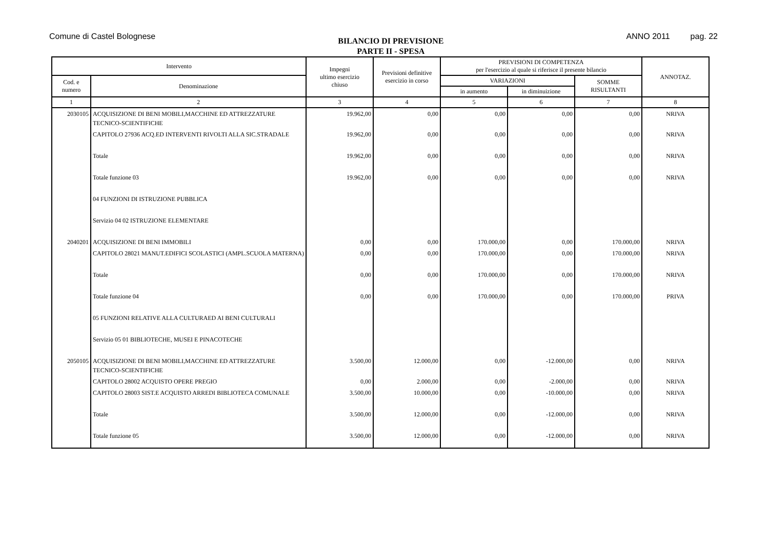Comune di Castel Bolognese
BILANCIO DI PREVISIONE
PARTE II - SPESA
ANNO 2011 pag. 22
| Intervento | | Impegni ultimo esercizio chiuso | Previsioni definitive esercizio in corso | PREVISIONI DI COMPETENZA per l'esercizio al quale si riferisce il presente bilancio | | | ANNOTAZ. |
| --- | --- | --- | --- | --- | --- | --- | --- |
| Cod. e numero | Denominazione | | | VARIAZIONI | | SOMME RISULTANTI | |
| | | | | in aumento | in diminuizione | | |
| 1 | 2 | 3 | 4 | 5 | 6 | 7 | 8 |
| 2030105 | ACQUISIZIONE DI BENI MOBILI,MACCHINE ED ATTREZZATURE TECNICO-SCIENTIFICHE | 19.962,00 | 0,00 | 0,00 | 0,00 | 0,00 | NRIVA |
| | CAPITOLO 27936 ACQ.ED INTERVENTI RIVOLTI ALLA SIC.STRADALE | 19.962,00 | 0,00 | 0,00 | 0,00 | 0,00 | NRIVA |
| | Totale | 19.962,00 | 0,00 | 0,00 | 0,00 | 0,00 | NRIVA |
| | Totale funzione 03 | 19.962,00 | 0,00 | 0,00 | 0,00 | 0,00 | NRIVA |
| | 04 FUNZIONI DI ISTRUZIONE PUBBLICA | | | | | | |
| | Servizio 04 02 ISTRUZIONE ELEMENTARE | | | | | | |
| 2040201 | ACQUISIZIONE DI BENI IMMOBILI | 0,00 | 0,00 | 170.000,00 | 0,00 | 170.000,00 | NRIVA |
| | CAPITOLO 28021 MANUT.EDIFICI SCOLASTICI (AMPL.SCUOLA MATERNA) | 0,00 | 0,00 | 170.000,00 | 0,00 | 170.000,00 | NRIVA |
| | Totale | 0,00 | 0,00 | 170.000,00 | 0,00 | 170.000,00 | NRIVA |
| | Totale funzione 04 | 0,00 | 0,00 | 170.000,00 | 0,00 | 170.000,00 | PRIVA |
| | 05 FUNZIONI RELATIVE ALLA CULTURAED AI BENI CULTURALI | | | | | | |
| | Servizio 05 01 BIBLIOTECHE, MUSEI E PINACOTECHE | | | | | | |
| 2050105 | ACQUISIZIONE DI BENI MOBILI,MACCHINE ED ATTREZZATURE TECNICO-SCIENTIFICHE | 3.500,00 | 12.000,00 | 0,00 | -12.000,00 | 0,00 | NRIVA |
| | CAPITOLO 28002 ACQUISTO OPERE PREGIO | 0,00 | 2.000,00 | 0,00 | -2.000,00 | 0,00 | NRIVA |
| | CAPITOLO 28003 SIST.E ACQUISTO ARREDI BIBLIOTECA COMUNALE | 3.500,00 | 10.000,00 | 0,00 | -10.000,00 | 0,00 | NRIVA |
| | Totale | 3.500,00 | 12.000,00 | 0,00 | -12.000,00 | 0,00 | NRIVA |
| | Totale funzione 05 | 3.500,00 | 12.000,00 | 0,00 | -12.000,00 | 0,00 | NRIVA |